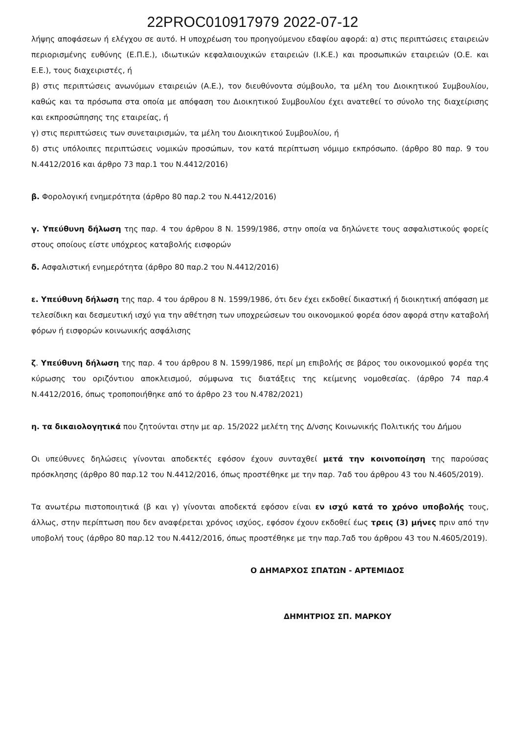22PROC010917979 2022-07-12
λήψης αποφάσεων ή ελέγχου σε αυτό. Η υποχρέωση του προηγούμενου εδαφίου αφορά: α) στις περιπτώσεις εταιρειών περιορισμένης ευθύνης (Ε.Π.Ε.), ιδιωτικών κεφαλαιουχικών εταιρειών (Ι.Κ.Ε.) και προσωπικών εταιρειών (Ο.Ε. και Ε.Ε.), τους διαχειριστές, ή
β) στις περιπτώσεις ανωνύμων εταιρειών (Α.Ε.), τον διευθύνοντα σύμβουλο, τα μέλη του Διοικητικού Συμβουλίου, καθώς και τα πρόσωπα στα οποία με απόφαση του Διοικητικού Συμβουλίου έχει ανατεθεί το σύνολο της διαχείρισης και εκπροσώπησης της εταιρείας, ή
γ) στις περιπτώσεις των συνεταιρισμών, τα μέλη του Διοικητικού Συμβουλίου, ή
δ) στις υπόλοιπες περιπτώσεις νομικών προσώπων, τον κατά περίπτωση νόμιμο εκπρόσωπο. (άρθρο 80 παρ. 9 του Ν.4412/2016 και άρθρο 73 παρ.1 του Ν.4412/2016)
β. Φορολογική ενημερότητα (άρθρο 80 παρ.2 του Ν.4412/2016)
γ. Υπεύθυνη δήλωση της παρ. 4 του άρθρου 8 Ν. 1599/1986, στην οποία να δηλώνετε τους ασφαλιστικούς φορείς στους οποίους είστε υπόχρεος καταβολής εισφορών
δ. Ασφαλιστική ενημερότητα (άρθρο 80 παρ.2 του Ν.4412/2016)
ε. Υπεύθυνη δήλωση της παρ. 4 του άρθρου 8 Ν. 1599/1986, ότι δεν έχει εκδοθεί δικαστική ή διοικητική απόφαση με τελεσίδικη και δεσμευτική ισχύ για την αθέτηση των υποχρεώσεων του οικονομικού φορέα όσον αφορά στην καταβολή φόρων ή εισφορών κοινωνικής ασφάλισης
ζ. Υπεύθυνη δήλωση της παρ. 4 του άρθρου 8 Ν. 1599/1986, περί μη επιβολής σε βάρος του οικονομικού φορέα της κύρωσης του οριζόντιου αποκλεισμού, σύμφωνα τις διατάξεις της κείμενης νομοθεσίας. (άρθρο 74 παρ.4 Ν.4412/2016, όπως τροποποιήθηκε από το άρθρο 23 του Ν.4782/2021)
η. τα δικαιολογητικά που ζητούνται στην με αρ. 15/2022 μελέτη της Δ/νσης Κοινωνικής Πολιτικής του Δήμου
Οι υπεύθυνες δηλώσεις γίνονται αποδεκτές εφόσον έχουν συνταχθεί μετά την κοινοποίηση της παρούσας πρόσκλησης (άρθρο 80 παρ.12 του Ν.4412/2016, όπως προστέθηκε με την παρ. 7αδ του άρθρου 43 του Ν.4605/2019).
Τα ανωτέρω πιστοποιητικά (β και γ) γίνονται αποδεκτά εφόσον είναι εν ισχύ κατά το χρόνο υποβολής τους, άλλως, στην περίπτωση που δεν αναφέρεται χρόνος ισχύος, εφόσον έχουν εκδοθεί έως τρεις (3) μήνες πριν από την υποβολή τους (άρθρο 80 παρ.12 του Ν.4412/2016, όπως προστέθηκε με την παρ.7αδ του άρθρου 43 του Ν.4605/2019).
Ο ΔΗΜΑΡΧΟΣ ΣΠΑΤΩΝ - ΑΡΤΕΜΙΔΟΣ
ΔΗΜΗΤΡΙΟΣ ΣΠ. ΜΑΡΚΟΥ